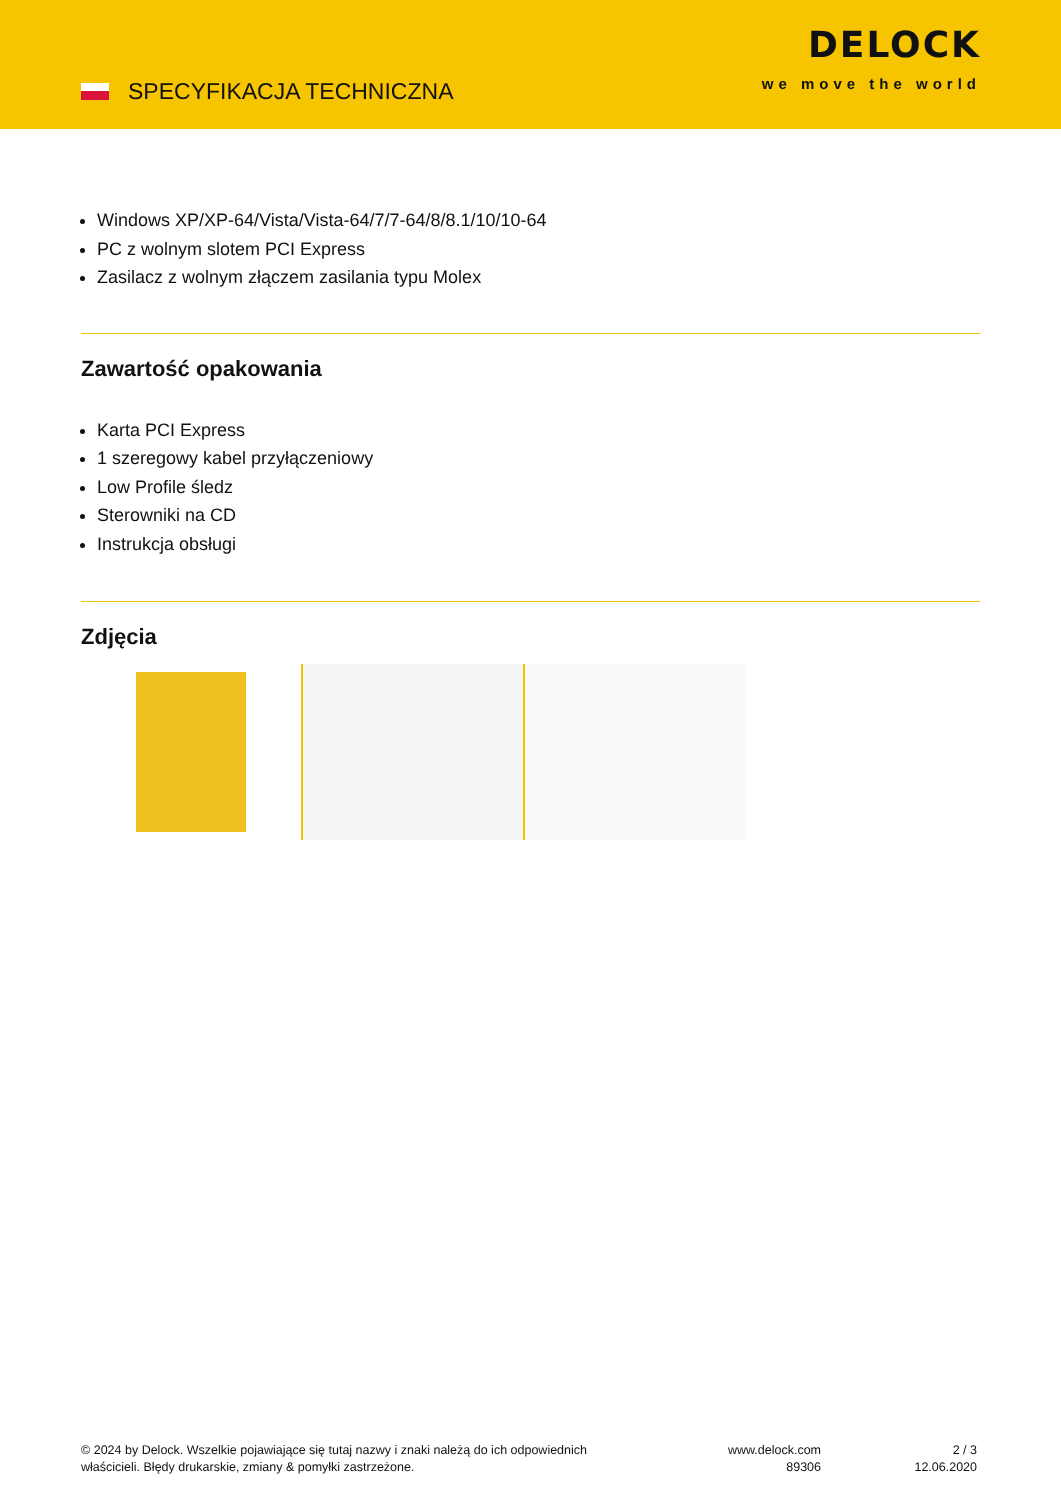SPECYFIKACJA TECHNICZNA
DELOCK
we move the world
Windows XP/XP-64/Vista/Vista-64/7/7-64/8/8.1/10/10-64
PC z wolnym slotem PCI Express
Zasilacz z wolnym złączem zasilania typu Molex
Zawartość opakowania
Karta PCI Express
1 szeregowy kabel przyłączeniowy
Low Profile śledz
Sterowniki na CD
Instrukcja obsługi
Zdjęcia
© 2024 by Delock. Wszelkie pojawiające się tutaj nazwy i znaki należą do ich odpowiednich właścicieli. Błędy drukarskie, zmiany & pomyłki zastrzeżone.
www.delock.com
89306
2 / 3
12.06.2020